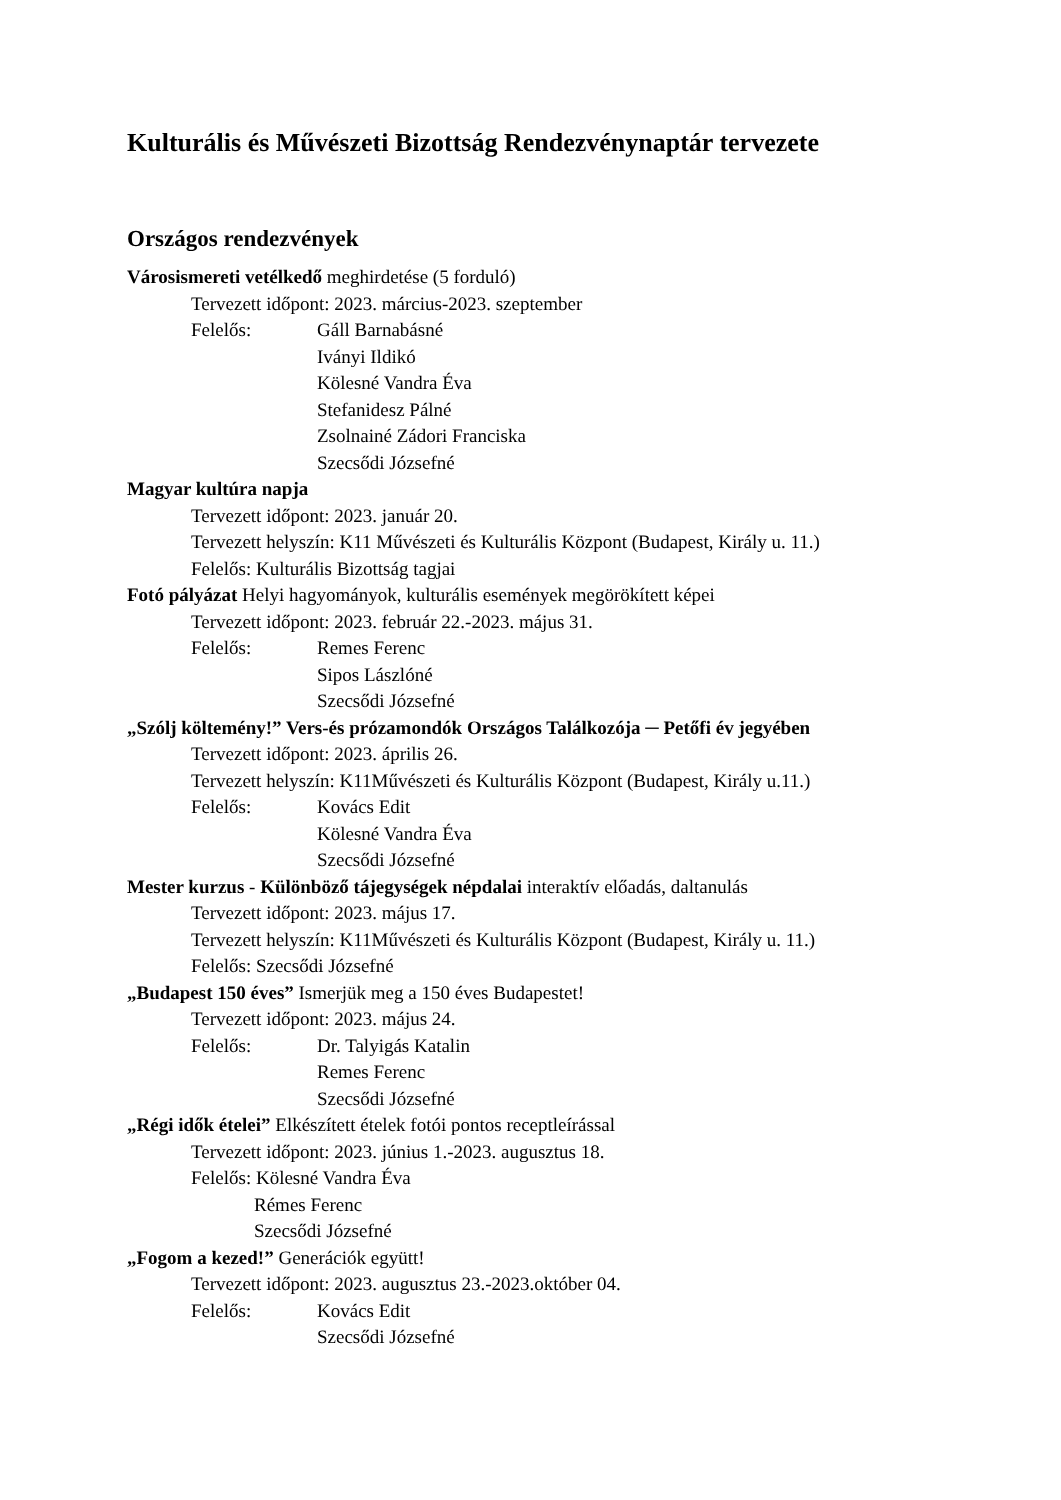Kulturális és Művészeti Bizottság Rendezvénynaptár tervezete
Országos rendezvények
Városismereti vetélkedő meghirdetése (5 forduló)
Tervezett időpont: 2023. március-2023. szeptember
Felelős: Gáll Barnabásné
Iványi Ildikó
Kölesné Vandra Éva
Stefanidesz Pálné
Zsolnainé Zádori Franciska
Szecsődi Józsefné
Magyar kultúra napja
Tervezett időpont: 2023. január 20.
Tervezett helyszín: K11 Művészeti és Kulturális Központ (Budapest, Király u. 11.)
Felelős: Kulturális Bizottság tagjai
Fotó pályázat Helyi hagyományok, kulturális események megörökített képei
Tervezett időpont: 2023. február 22.-2023. május 31.
Felelős: Remes Ferenc
Sipos Lászlóné
Szecsődi Józsefné
„Szólj költemény!” Vers-és prózamondók Országos Találkozója ─ Petőfi év jegyében
Tervezett időpont: 2023. április 26.
Tervezett helyszín: K11Művészeti és Kulturális Központ (Budapest, Király u.11.)
Felelős: Kovács Edit
Kölesné Vandra Éva
Szecsődi Józsefné
Mester kurzus - Különböző tájegységek népdalai interaktív előadás, daltanulás
Tervezett időpont: 2023. május 17.
Tervezett helyszín: K11Művészeti és Kulturális Központ (Budapest, Király u. 11.)
Felelős: Szecsődi Józsefné
„Budapest 150 éves” Ismerjük meg a 150 éves Budapestet!
Tervezett időpont: 2023. május 24.
Felelős: Dr. Talyigás Katalin
Remes Ferenc
Szecsődi Józsefné
„Régi idők ételei” Elkészített ételek fotói pontos receptleírással
Tervezett időpont: 2023. június 1.-2023. augusztus 18.
Felelős: Kölesné Vandra Éva
Rémes Ferenc
Szecsődi Józsefné
„Fogom a kezed!” Generációk együtt!
Tervezett időpont: 2023. augusztus 23.-2023.október 04.
Felelős: Kovács Edit
Szecsődi Józsefné